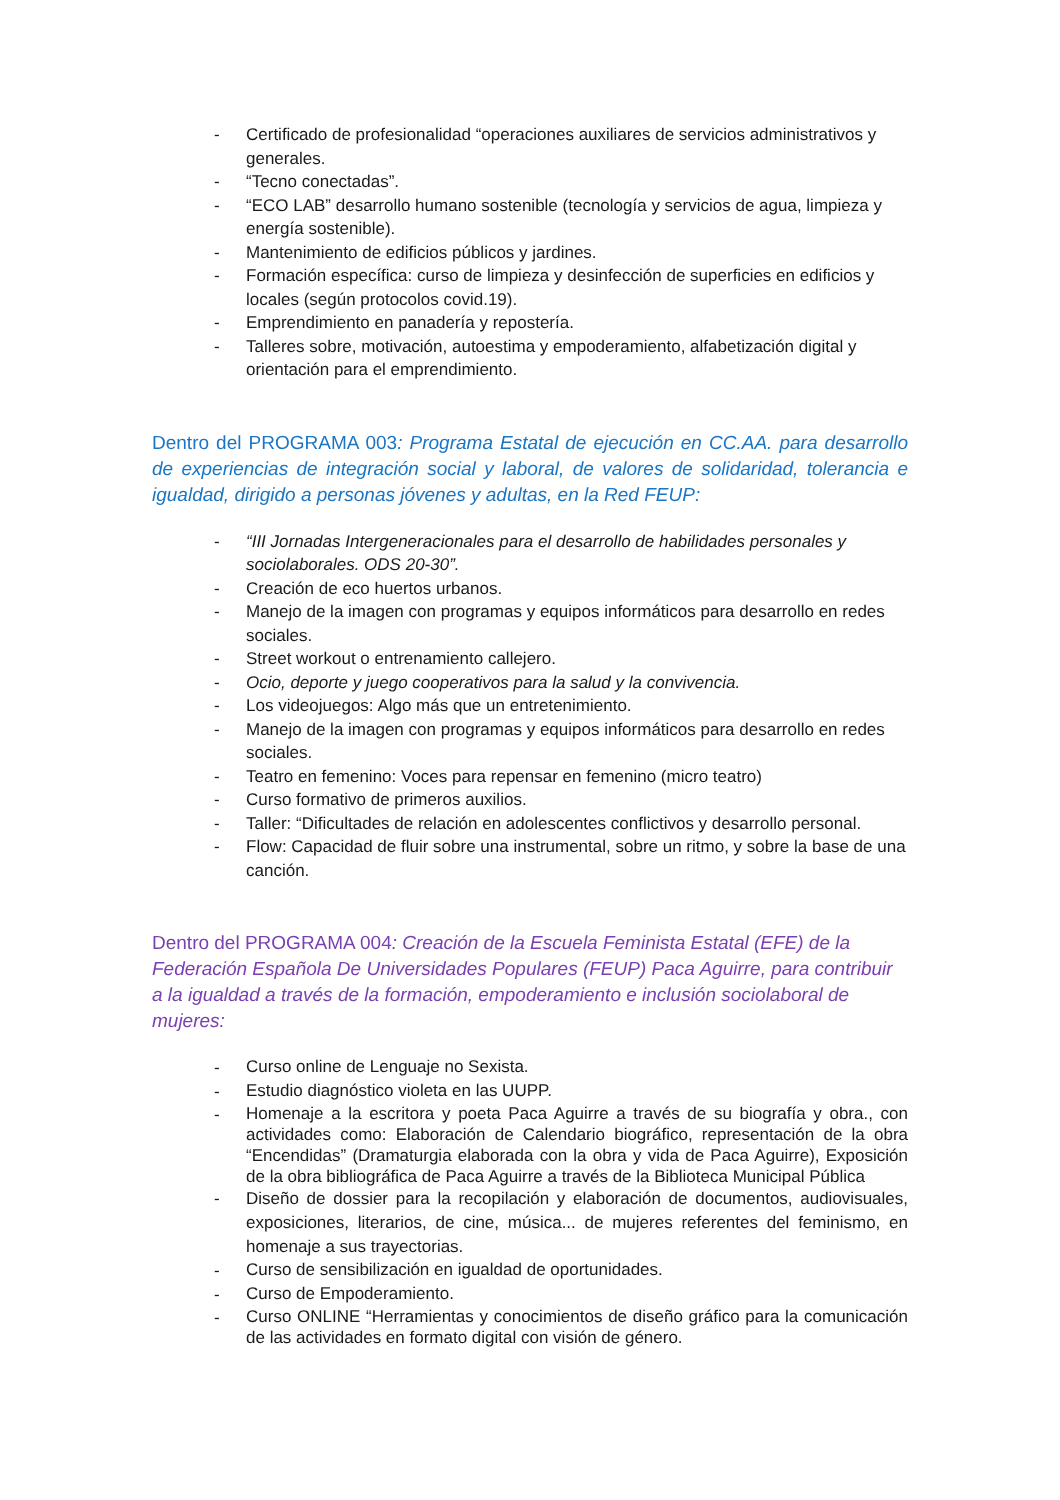- Certificado de profesionalidad “operaciones auxiliares de servicios administrativos y generales.
- “Tecno conectadas”.
- “ECO LAB” desarrollo humano sostenible (tecnología y servicios de agua, limpieza y energía sostenible).
- Mantenimiento de edificios públicos y jardines.
- Formación específica: curso de limpieza y desinfección de superficies en edificios y locales (según protocolos covid.19).
- Emprendimiento en panadería y repostería.
- Talleres sobre, motivación, autoestima y empoderamiento, alfabetización digital y orientación para el emprendimiento.
Dentro del PROGRAMA 003: Programa Estatal de ejecución en CC.AA. para desarrollo de experiencias de integración social y laboral, de valores de solidaridad, tolerancia e igualdad, dirigido a personas jóvenes y adultas, en la Red FEUP:
- “III Jornadas Intergeneracionales para el desarrollo de habilidades personales y sociolaborales. ODS 20-30”.
- Creación de eco huertos urbanos.
- Manejo de la imagen con programas y equipos informáticos para desarrollo en redes sociales.
- Street workout o entrenamiento callejero.
- Ocio, deporte y juego cooperativos para la salud y la convivencia.
- Los videojuegos: Algo más que un entretenimiento.
- Manejo de la imagen con programas y equipos informáticos para desarrollo en redes sociales.
- Teatro en femenino: Voces para repensar en femenino (micro teatro)
- Curso formativo de primeros auxilios.
- Taller: “Dificultades de relación en adolescentes conflictivos y desarrollo personal.
- Flow: Capacidad de fluir sobre una instrumental, sobre un ritmo, y sobre la base de una canción.
Dentro del PROGRAMA 004: Creación de la Escuela Feminista Estatal (EFE) de la Federación Española De Universidades Populares (FEUP) Paca Aguirre, para contribuir a la igualdad a través de la formación, empoderamiento e inclusión sociolaboral de mujeres:
- Curso online de Lenguaje no Sexista.
- Estudio diagnóstico violeta en las UUPP.
- Homenaje a la escritora y poeta Paca Aguirre a través de su biografía y obra., con actividades como: Elaboración de Calendario biográfico, representación de la obra “Encendidas” (Dramaturgia elaborada con la obra y vida de Paca Aguirre), Exposición de la obra bibliográfica de Paca Aguirre a través de la Biblioteca Municipal Pública
- Diseño de dossier para la recopilación y elaboración de documentos, audiovisuales, exposiciones, literarios, de cine, música... de mujeres referentes del feminismo, en homenaje a sus trayectorias.
- Curso de sensibilización en igualdad de oportunidades.
- Curso de Empoderamiento.
- Curso ONLINE “Herramientas y conocimientos de diseño gráfico para la comunicación de las actividades en formato digital con visión de género.